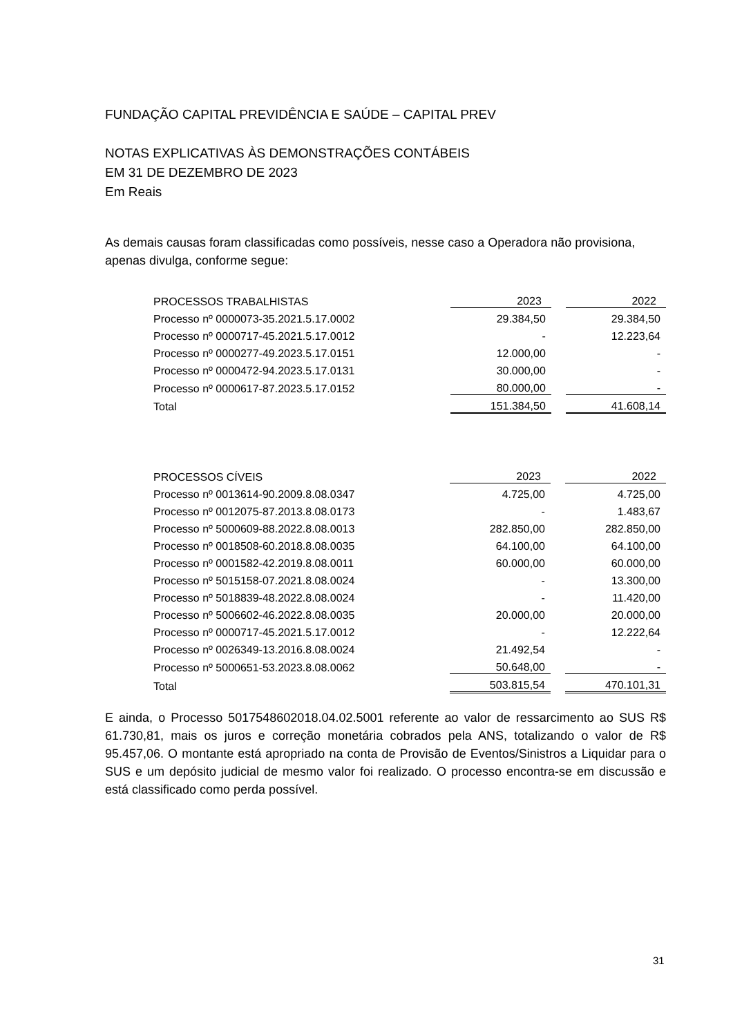FUNDAÇÃO CAPITAL PREVIDÊNCIA E SAÚDE – CAPITAL PREV
NOTAS EXPLICATIVAS ÀS DEMONSTRAÇÕES CONTÁBEIS
EM 31 DE DEZEMBRO DE 2023
Em Reais
As demais causas foram classificadas como possíveis, nesse caso a Operadora não provisiona, apenas divulga, conforme segue:
| PROCESSOS TRABALHISTAS | 2023 | | 2022 |
| Processo nº 0000073-35.2021.5.17.0002 | 29.384,50 | | 29.384,50 |
| Processo nº 0000717-45.2021.5.17.0012 | - | | 12.223,64 |
| Processo nº 0000277-49.2023.5.17.0151 | 12.000,00 | | - |
| Processo nº 0000472-94.2023.5.17.0131 | 30.000,00 | | - |
| Processo nº 0000617-87.2023.5.17.0152 | 80.000,00 | | - |
| Total | 151.384,50 | | 41.608,14 |
| PROCESSOS CÍVEIS | 2023 | | 2022 |
| Processo nº 0013614-90.2009.8.08.0347 | 4.725,00 | | 4.725,00 |
| Processo nº 0012075-87.2013.8.08.0173 | - | | 1.483,67 |
| Processo nº 5000609-88.2022.8.08.0013 | 282.850,00 | | 282.850,00 |
| Processo nº 0018508-60.2018.8.08.0035 | 64.100,00 | | 64.100,00 |
| Processo nº 0001582-42.2019.8.08.0011 | 60.000,00 | | 60.000,00 |
| Processo nº 5015158-07.2021.8.08.0024 | - | | 13.300,00 |
| Processo nº 5018839-48.2022.8.08.0024 | - | | 11.420,00 |
| Processo nº 5006602-46.2022.8.08.0035 | 20.000,00 | | 20.000,00 |
| Processo nº 0000717-45.2021.5.17.0012 | - | | 12.222,64 |
| Processo nº 0026349-13.2016.8.08.0024 | 21.492,54 | | - |
| Processo nº 5000651-53.2023.8.08.0062 | 50.648,00 | | - |
| Total | 503.815,54 | | 470.101,31 |
E ainda, o Processo 5017548602018.04.02.5001 referente ao valor de ressarcimento ao SUS R$ 61.730,81, mais os juros e correção monetária cobrados pela ANS, totalizando o valor de R$ 95.457,06. O montante está apropriado na conta de Provisão de Eventos/Sinistros a Liquidar para o SUS e um depósito judicial de mesmo valor foi realizado. O processo encontra-se em discussão e está classificado como perda possível.
31